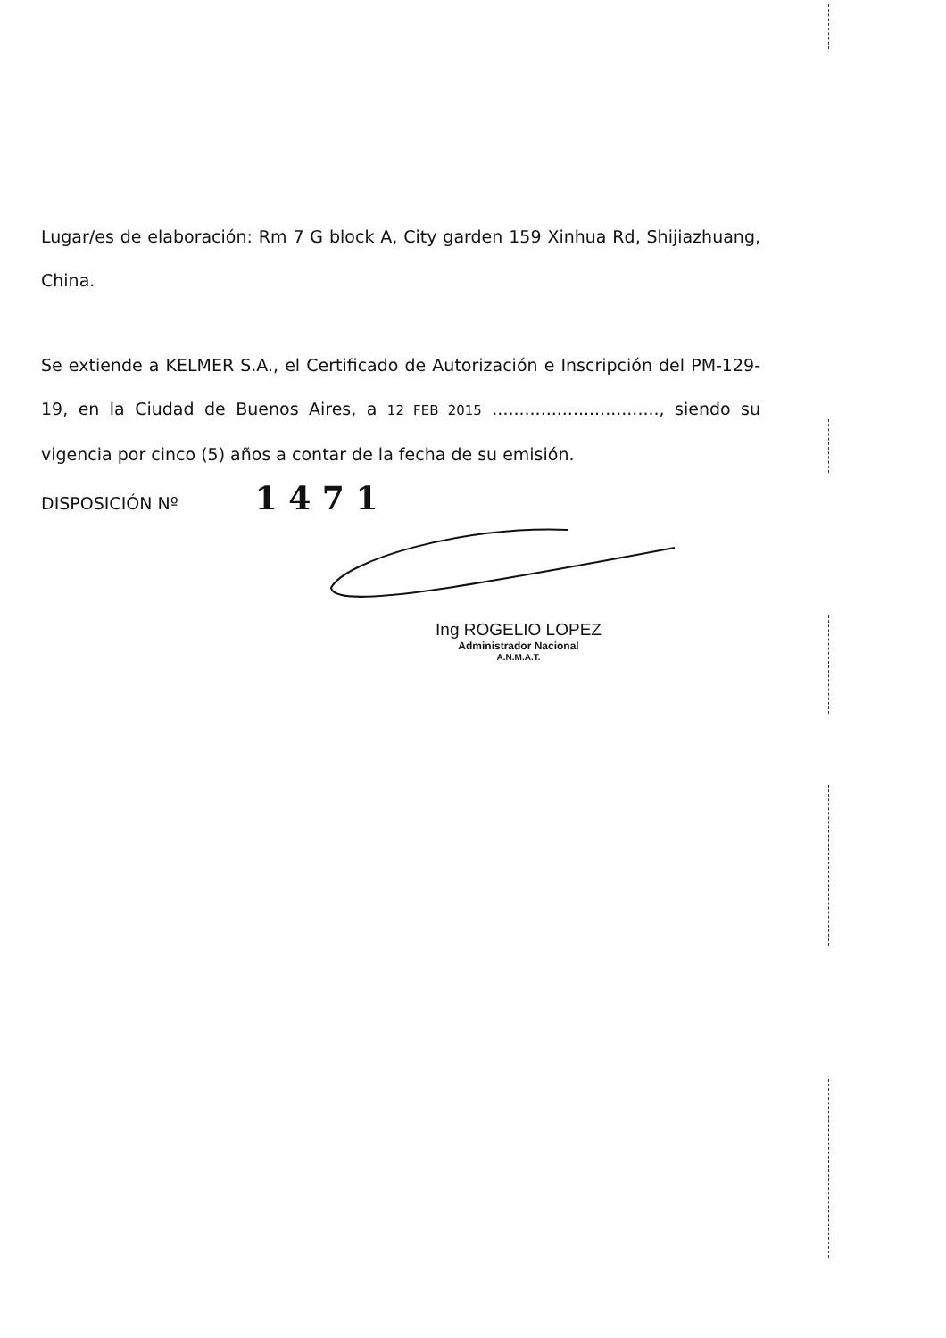Lugar/es de elaboración: Rm 7 G block A, City garden 159 Xinhua Rd, Shijiazhuang, China.
Se extiende a KELMER S.A., el Certificado de Autorización e Inscripción del PM-129-19, en la Ciudad de Buenos Aires, a 12 FEB 2015 ..............................., siendo su vigencia por cinco (5) años a contar de la fecha de su emisión.
DISPOSICIÓN Nº 1 4 7 1
Ing ROGELIO LOPEZ
Administrador Nacional
A.N.M.A.T.